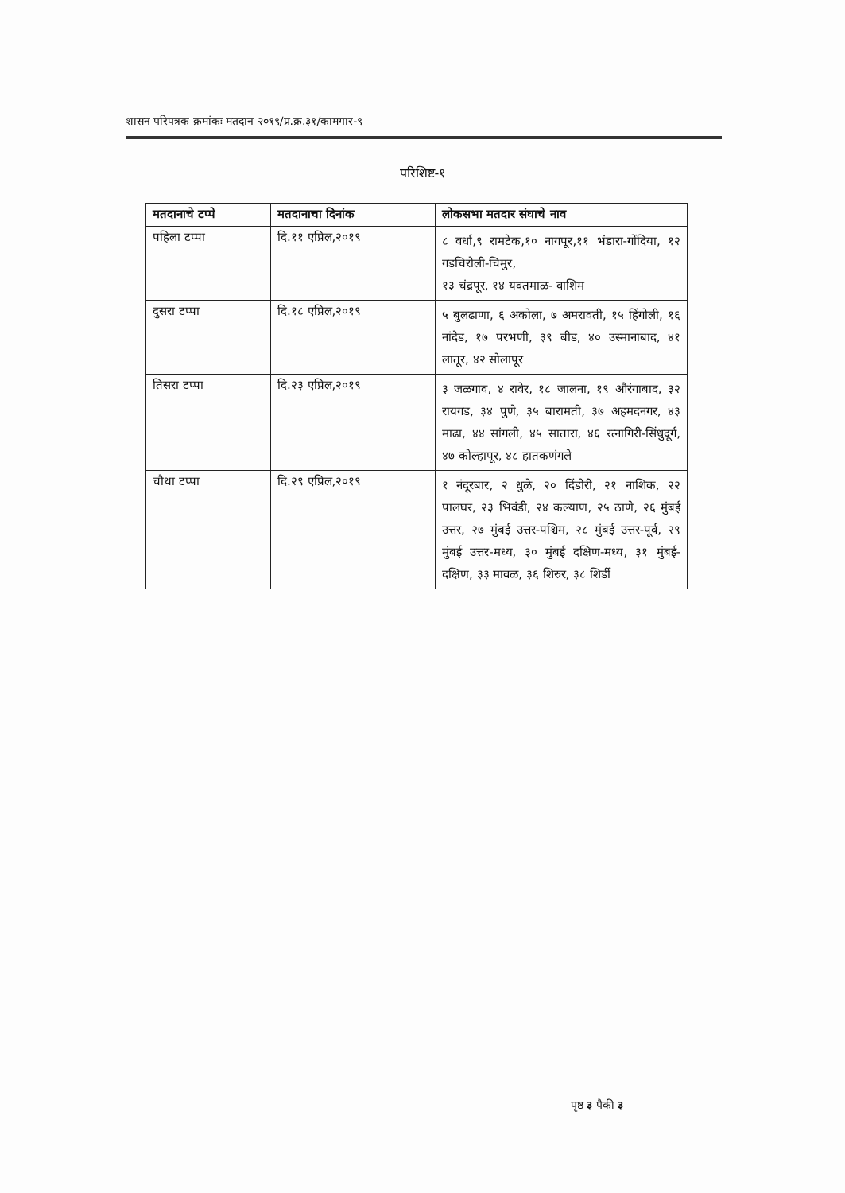शासन परिपत्रक क्रमांकः मतदान २०१९/प्र.क्र.३१/कामगार-९
परिशिष्ट-१
| मतदानाचे टप्पे | मतदानाचा दिनांक | लोकसभा मतदार संघाचे नाव |
| --- | --- | --- |
| पहिला टप्पा | दि.११ एप्रिल,२०१९ | ८ वर्धा,९ रामटेक,१० नागपूर,११ भंडारा-गोंदिया, १२ गडचिरोली-चिमुर, १३ चंद्रपूर, १४ यवतमाळ- वाशिम |
| दुसरा टप्पा | दि.१८ एप्रिल,२०१९ | ५ बुलढाणा, ६ अकोला, ७ अमरावती, १५ हिंगोली, १६ नांदेड, १७ परभणी, ३९ बीड, ४० उस्मानाबाद, ४१ लातूर, ४२ सोलापूर |
| तिसरा टप्पा | दि.२३ एप्रिल,२०१९ | ३ जळगाव, ४ रावेर, १८ जालना, १९ औरंगाबाद, ३२ रायगड, ३४ पुणे, ३५ बारामती, ३७ अहमदनगर, ४३ माढा, ४४ सांगली, ४५ सातारा, ४६ रत्नागिरी-सिंधुदूर्ग, ४७ कोल्हापूर, ४८ हातकणंगले |
| चौथा टप्पा | दि.२९ एप्रिल,२०१९ | १ नंदूरबार, २ धुळे, २० दिंडोरी, २१ नाशिक, २२ पालघर, २३ भिवंडी, २४ कल्याण, २५ ठाणे, २६ मुंबई उत्तर, २७ मुंबई उत्तर-पश्चिम, २८ मुंबई उत्तर-पूर्व, २९ मुंबई उत्तर-मध्य, ३० मुंबई दक्षिण-मध्य, ३१ मुंबई- दक्षिण, ३३ मावळ, ३६ शिरुर, ३८ शिर्डी |
पृष्ठ ३ पैकी ३